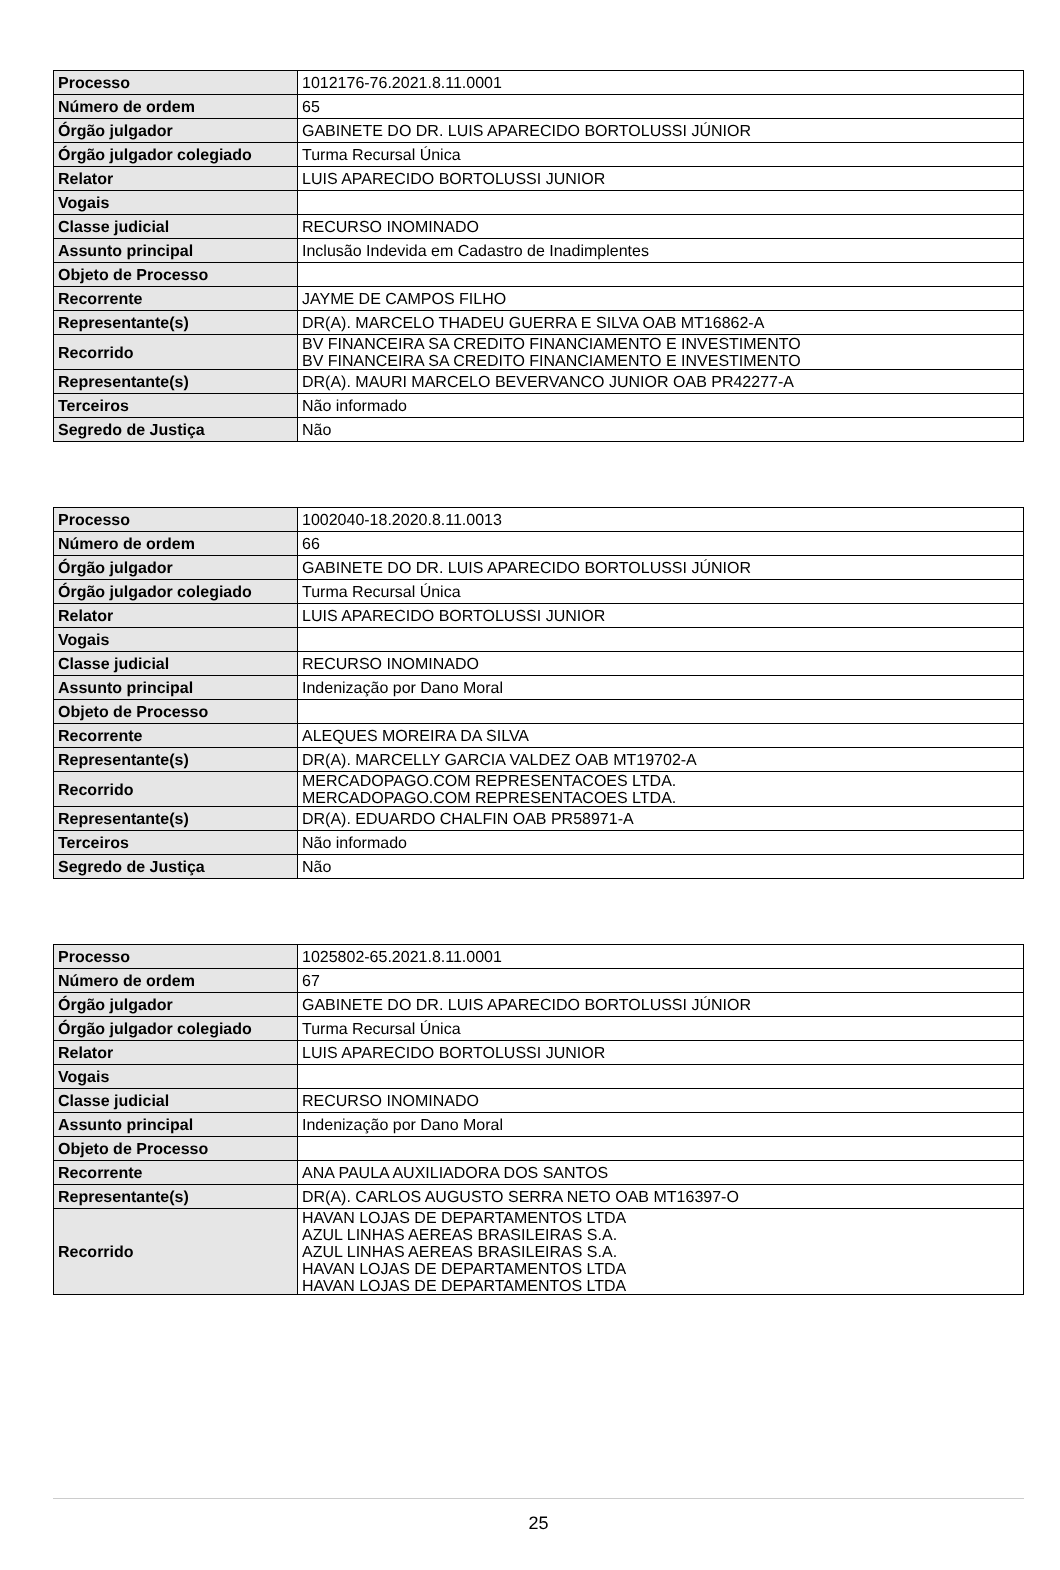| Processo | 1012176-76.2021.8.11.0001 |
| Número de ordem | 65 |
| Órgão julgador | GABINETE DO DR. LUIS APARECIDO BORTOLUSSI JÚNIOR |
| Órgão julgador colegiado | Turma Recursal Única |
| Relator | LUIS APARECIDO BORTOLUSSI JUNIOR |
| Vogais | |
| Classe judicial | RECURSO INOMINADO |
| Assunto principal | Inclusão Indevida em Cadastro de Inadimplentes |
| Objeto de Processo | |
| Recorrente | JAYME DE CAMPOS FILHO |
| Representante(s) | DR(A). MARCELO THADEU GUERRA E SILVA OAB MT16862-A |
| Recorrido | BV FINANCEIRA SA CREDITO FINANCIAMENTO E INVESTIMENTO BV FINANCEIRA SA CREDITO FINANCIAMENTO E INVESTIMENTO |
| Representante(s) | DR(A). MAURI MARCELO BEVERVANCO JUNIOR OAB PR42277-A |
| Terceiros | Não informado |
| Segredo de Justiça | Não |
| Processo | 1002040-18.2020.8.11.0013 |
| Número de ordem | 66 |
| Órgão julgador | GABINETE DO DR. LUIS APARECIDO BORTOLUSSI JÚNIOR |
| Órgão julgador colegiado | Turma Recursal Única |
| Relator | LUIS APARECIDO BORTOLUSSI JUNIOR |
| Vogais | |
| Classe judicial | RECURSO INOMINADO |
| Assunto principal | Indenização por Dano Moral |
| Objeto de Processo | |
| Recorrente | ALEQUES MOREIRA DA SILVA |
| Representante(s) | DR(A). MARCELLY GARCIA VALDEZ OAB MT19702-A |
| Recorrido | MERCADOPAGO.COM REPRESENTACOES LTDA. MERCADOPAGO.COM REPRESENTACOES LTDA. |
| Representante(s) | DR(A). EDUARDO CHALFIN OAB PR58971-A |
| Terceiros | Não informado |
| Segredo de Justiça | Não |
| Processo | 1025802-65.2021.8.11.0001 |
| Número de ordem | 67 |
| Órgão julgador | GABINETE DO DR. LUIS APARECIDO BORTOLUSSI JÚNIOR |
| Órgão julgador colegiado | Turma Recursal Única |
| Relator | LUIS APARECIDO BORTOLUSSI JUNIOR |
| Vogais | |
| Classe judicial | RECURSO INOMINADO |
| Assunto principal | Indenização por Dano Moral |
| Objeto de Processo | |
| Recorrente | ANA PAULA AUXILIADORA DOS SANTOS |
| Representante(s) | DR(A). CARLOS AUGUSTO SERRA NETO OAB MT16397-O |
| Recorrido | HAVAN LOJAS DE DEPARTAMENTOS LTDA AZUL LINHAS AEREAS BRASILEIRAS S.A. AZUL LINHAS AEREAS BRASILEIRAS S.A. HAVAN LOJAS DE DEPARTAMENTOS LTDA HAVAN LOJAS DE DEPARTAMENTOS LTDA |
25